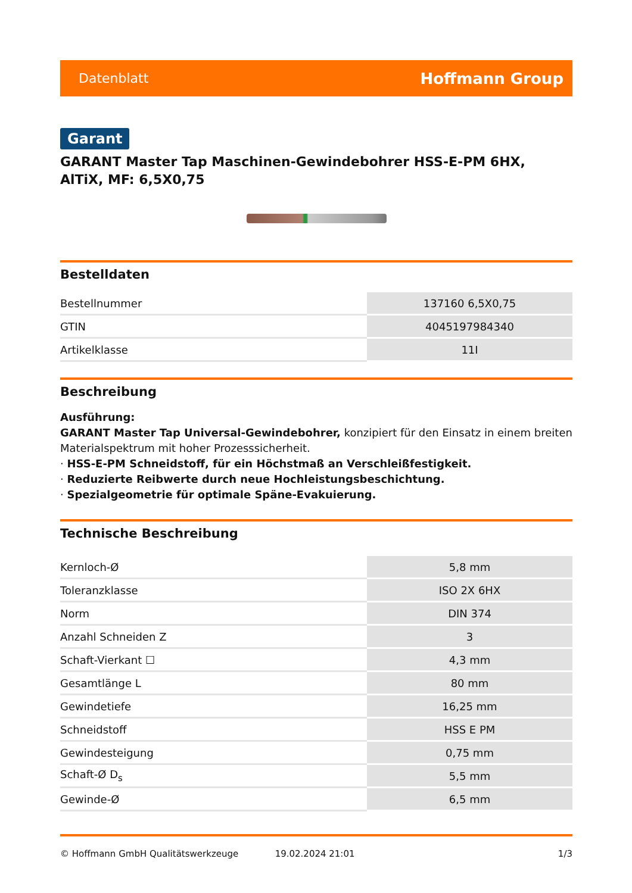Datenblatt Hoffmann Group
Garant
GARANT Master Tap Maschinen-Gewindebohrer HSS-E-PM 6HX, AlTiX, MF: 6,5X0,75
Bestelldaten
| Bestellnummer | 137160 6,5X0,75 |
| GTIN | 4045197984340 |
| Artikelklasse | 11I |
Beschreibung
Ausführung:
GARANT Master Tap Universal-Gewindebohrer, konzipiert für den Einsatz in einem breiten Materialspektrum mit hoher Prozesssicherheit.
· HSS-E-PM Schneidstoff, für ein Höchstmaß an Verschleißfestigkeit.
· Reduzierte Reibwerte durch neue Hochleistungsbeschichtung.
· Spezialgeometrie für optimale Späne-Evakuierung.
Technische Beschreibung
| Kernloch-Ø | 5,8 mm |
| Toleranzklasse | ISO 2X 6HX |
| Norm | DIN 374 |
| Anzahl Schneiden Z | 3 |
| Schaft-Vierkant ☐ | 4,3 mm |
| Gesamtlänge L | 80 mm |
| Gewindetiefe | 16,25 mm |
| Schneidstoff | HSS E PM |
| Gewindesteigung | 0,75 mm |
| Schaft-Ø D<sub>s</sub> | 5,5 mm |
| Gewinde-Ø | 6,5 mm |
© Hoffmann GmbH Qualitätswerkzeuge 19.02.2024 21:01 1/3